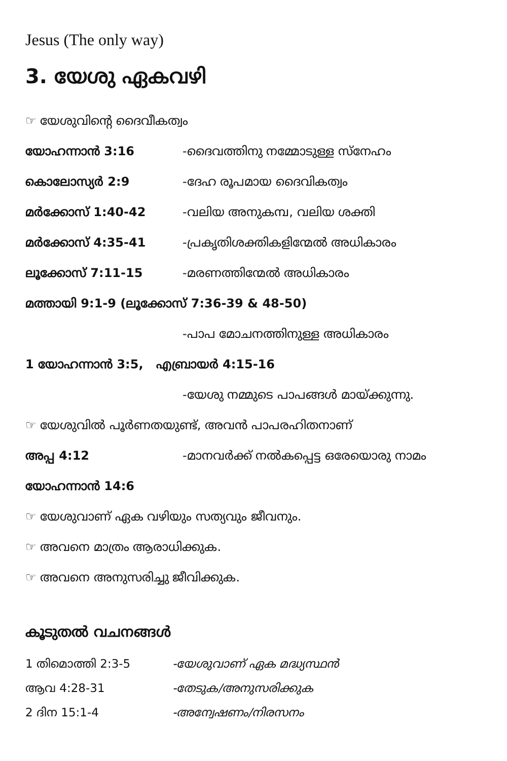Jesus (The only way)
3. യേശു ഏകവഴി
☞ യേശുവിന്റെ ദൈവീകത്വം
യോഹന്നാൻ 3:16 -ദൈവത്തിനു നമ്മോടുള്ള സ്നേഹം
കൊലോസ്യർ 2:9 -ദേഹ രൂപമായ ദൈവികത്വം
മർക്കോസ് 1:40-42 -വലിയ അനുകമ്പ, വലിയ ശക്തി
മർക്കോസ് 4:35-41 -പ്രകൃതിശക്തികളിന്മേൽ അധികാരം
ലൂക്കോസ് 7:11-15 -മരണത്തിന്മേൽ അധികാരം
മത്തായി 9:1-9 (ലൂക്കോസ് 7:36-39 & 48-50)
-പാപ മോചനത്തിനുള്ള അധികാരം
1 യോഹന്നാൻ 3:5, എബ്രായർ 4:15-16
-യേശു നമ്മുടെ പാപങ്ങൾ മായ്ക്കുന്നു.
☞ യേശുവിൽ പൂർണതയുണ്ട്, അവൻ പാപരഹിതനാണ്
അപ്പ 4:12 -മാനവർക്ക് നൽകപ്പെട്ട ഒരേയൊരു നാമം
യോഹന്നാൻ 14:6
☞ യേശുവാണ് ഏക വഴിയും സത്യവും ജീവനും.
☞ അവനെ മാത്രം ആരാധിക്കുക.
☞ അവനെ അനുസരിച്ചു ജീവിക്കുക.
കൂടുതൽ വചനങ്ങൾ
1 തിമൊത്തി 2:3-5 -യേശുവാണ് ഏക മദ്ധ്യസ്ഥൻ
ആവ 4:28-31 -തേടുക/അനുസരിക്കുക
2 ദിന 15:1-4 -അന്വേഷണം/നിരസനം